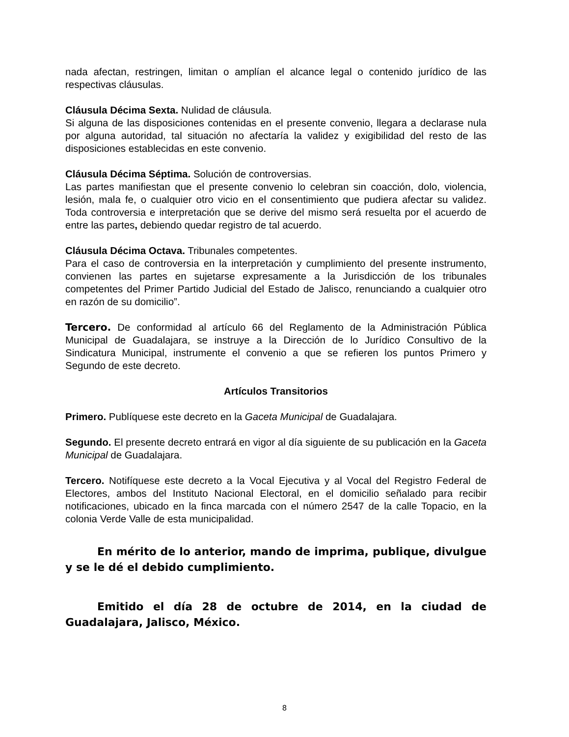nada afectan, restringen, limitan o amplían el alcance legal o contenido jurídico de las respectivas cláusulas.
Cláusula Décima Sexta. Nulidad de cláusula.
Si alguna de las disposiciones contenidas en el presente convenio, llegara a declarase nula por alguna autoridad, tal situación no afectaría la validez y exigibilidad del resto de las disposiciones establecidas en este convenio.
Cláusula Décima Séptima. Solución de controversias.
Las partes manifiestan que el presente convenio lo celebran sin coacción, dolo, violencia, lesión, mala fe, o cualquier otro vicio en el consentimiento que pudiera afectar su validez. Toda controversia e interpretación que se derive del mismo será resuelta por el acuerdo de entre las partes, debiendo quedar registro de tal acuerdo.
Cláusula Décima Octava. Tribunales competentes.
Para el caso de controversia en la interpretación y cumplimiento del presente instrumento, convienen las partes en sujetarse expresamente a la Jurisdicción de los tribunales competentes del Primer Partido Judicial del Estado de Jalisco, renunciando a cualquier otro en razón de su domicilio”.
Tercero. De conformidad al artículo 66 del Reglamento de la Administración Pública Municipal de Guadalajara, se instruye a la Dirección de lo Jurídico Consultivo de la Sindicatura Municipal, instrumente el convenio a que se refieren los puntos Primero y Segundo de este decreto.
Artículos Transitorios
Primero. Publíquese este decreto en la Gaceta Municipal de Guadalajara.
Segundo. El presente decreto entrará en vigor al día siguiente de su publicación en la Gaceta Municipal de Guadalajara.
Tercero. Notifíquese este decreto a la Vocal Ejecutiva y al Vocal del Registro Federal de Electores, ambos del Instituto Nacional Electoral, en el domicilio señalado para recibir notificaciones, ubicado en la finca marcada con el número 2547 de la calle Topacio, en la colonia Verde Valle de esta municipalidad.
En mérito de lo anterior, mando de imprima, publique, divulgue y se le dé el debido cumplimiento.
Emitido el día 28 de octubre de 2014, en la ciudad de Guadalajara, Jalisco, México.
8